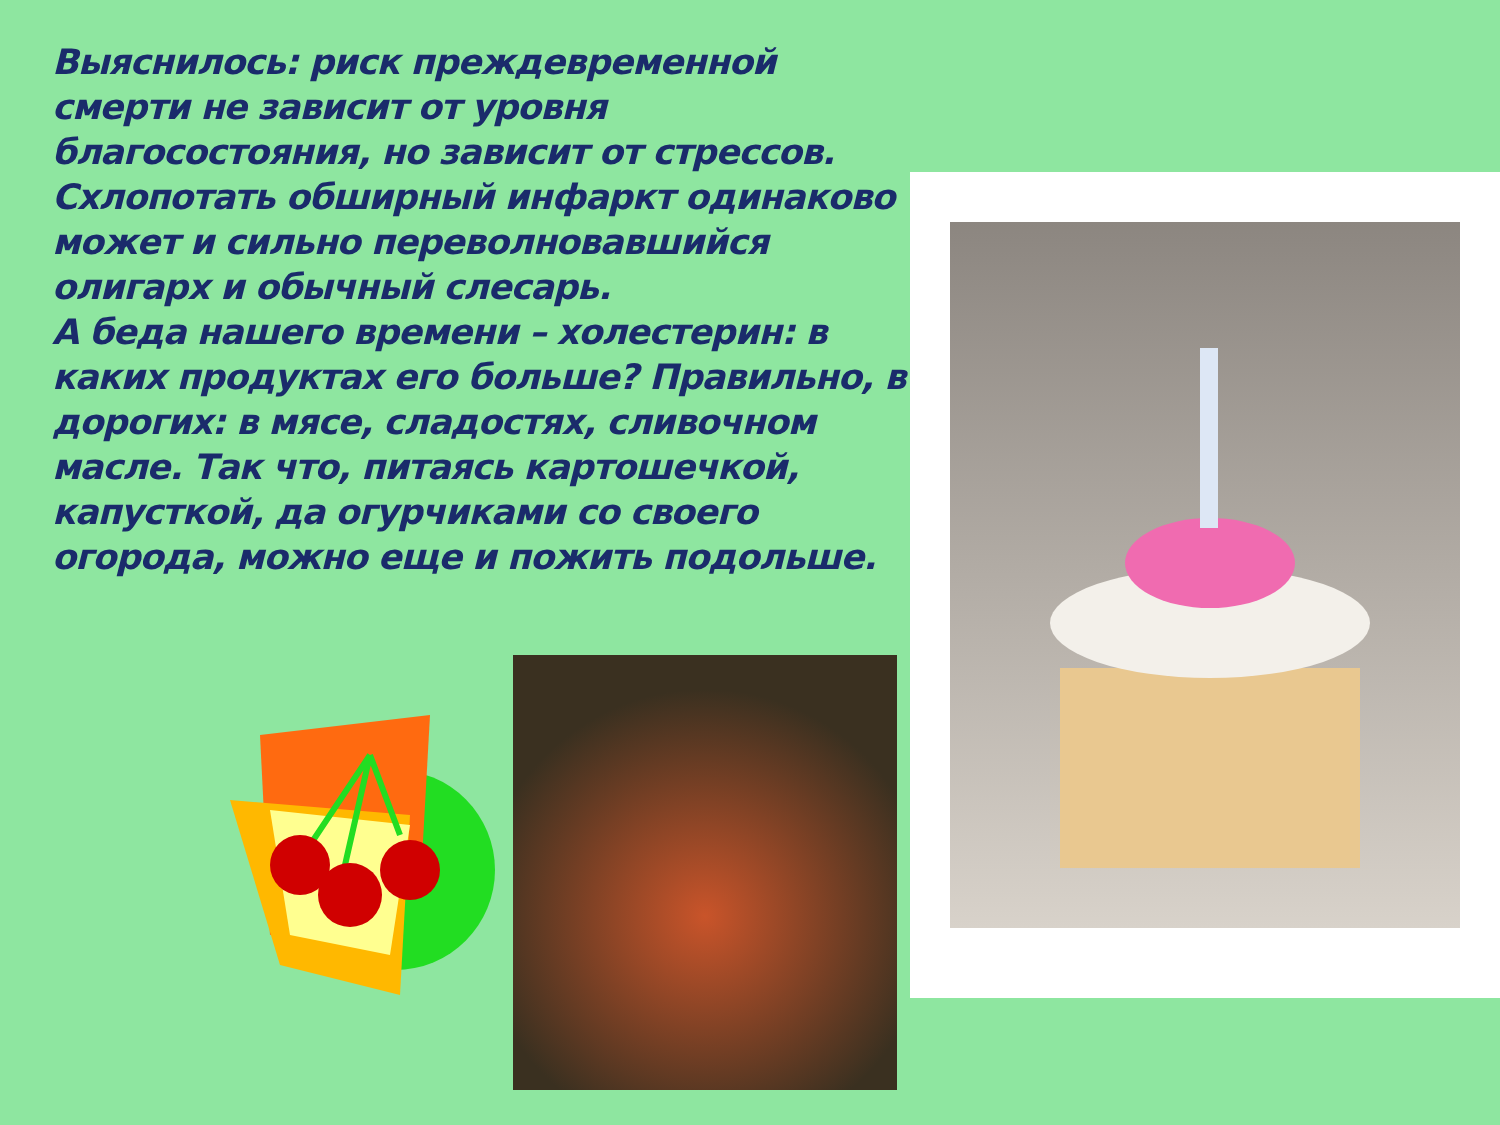Выяснилось: риск преждевременной смерти не зависит от уровня благосостояния, но зависит от стрессов. Схлопотать обширный инфаркт одинаково может и сильно переволновавшийся олигарх и обычный слесарь.
А беда нашего времени – холестерин: в каких продуктах его больше? Правильно, в дорогих: в мясе, сладостях, сливочном масле. Так что, питаясь картошечкой, капусткой, да огурчиками со своего огорода, можно еще и пожить подольше.